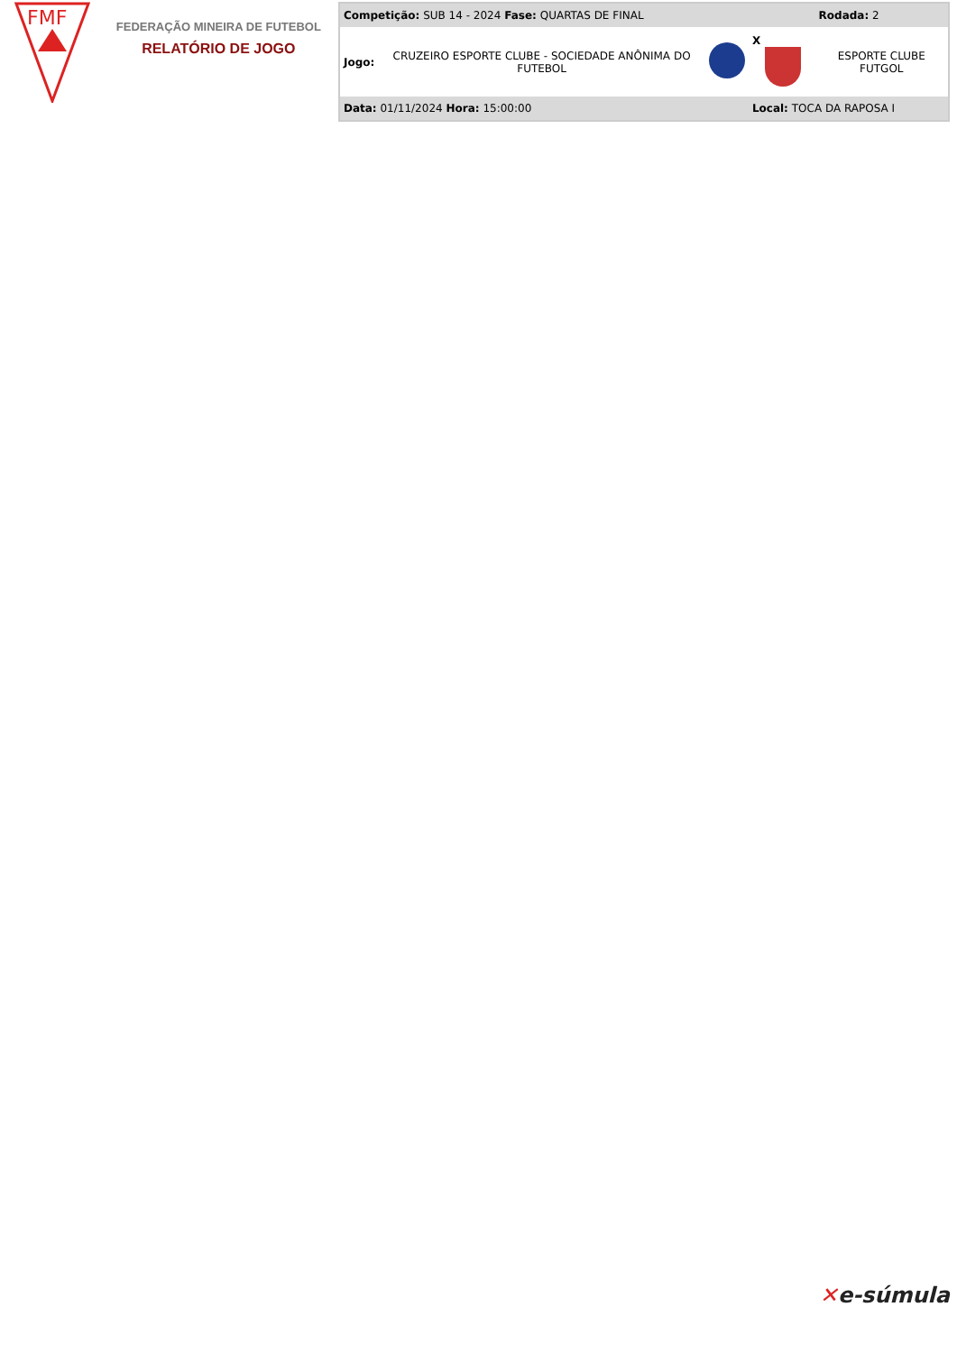FMF
FEDERAÇÃO MINEIRA DE FUTEBOL
RELATÓRIO DE JOGO
| Competição: SUB 14 - 2024 Fase: QUARTAS DE FINAL | | | | Rodada: 2 |
| Jogo: | CRUZEIRO ESPORTE CLUBE - SOCIEDADE ANÔNIMA DO FUTEBOL | | X | ESPORTE CLUBE FUTGOL |
| Data: 01/11/2024 Hora: 15:00:00 | | | Local: TOCA DA RAPOSA I | |
✕e-súmula